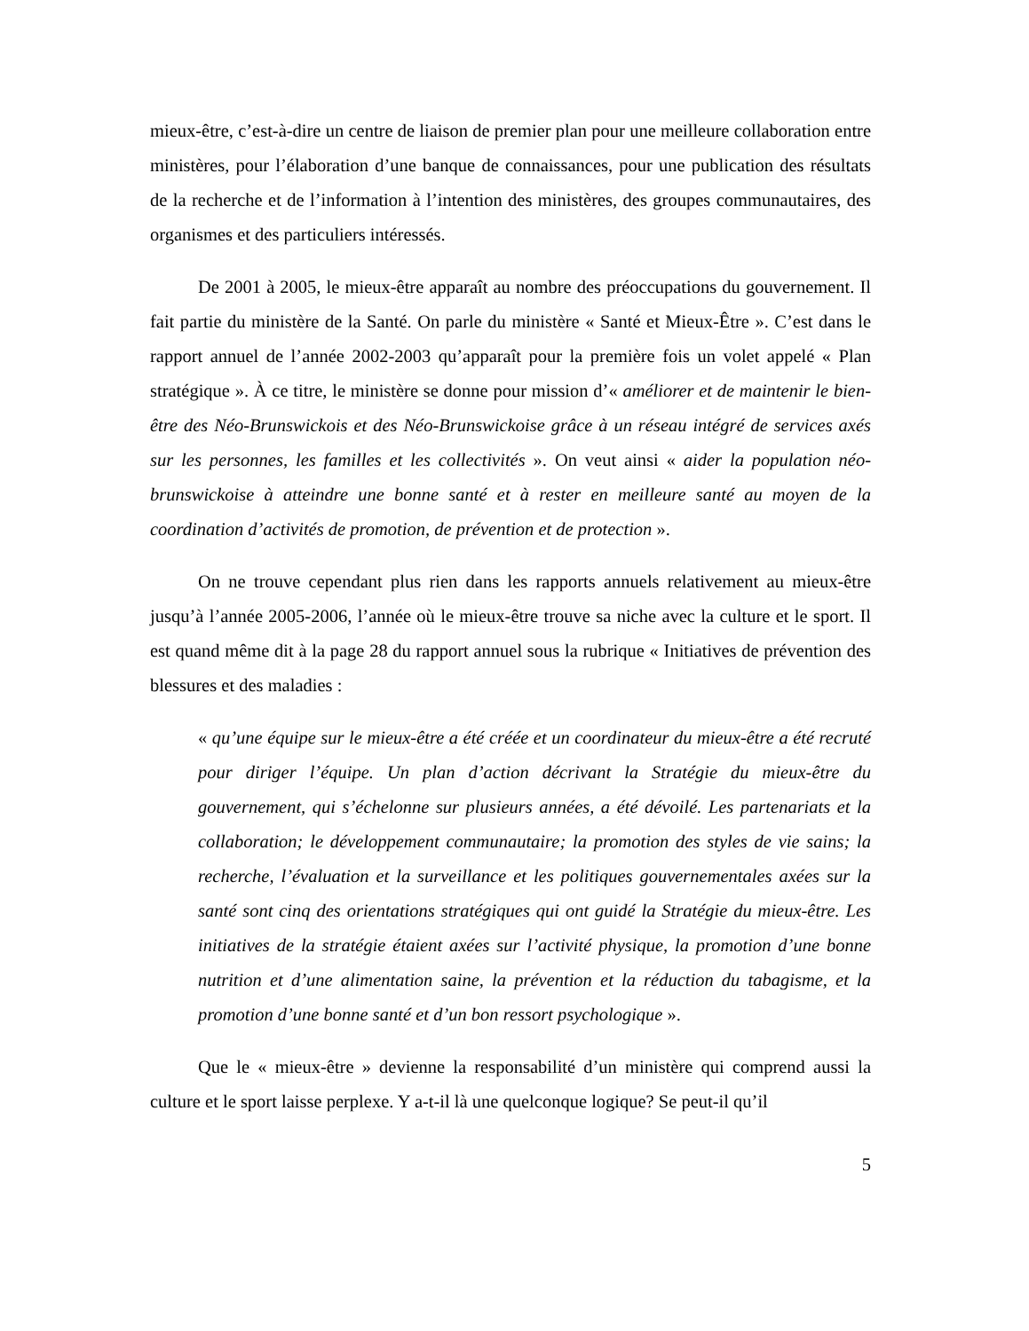mieux-être, c’est-à-dire un centre de liaison de premier plan pour une meilleure collaboration entre ministères, pour l’élaboration d’une banque de connaissances, pour une publication des résultats de la recherche et de l’information à l’intention des ministères, des groupes communautaires, des organismes et des particuliers intéressés.
De 2001 à 2005, le mieux-être apparaît au nombre des préoccupations du gouvernement. Il fait partie du ministère de la Santé. On parle du ministère « Santé et Mieux-Être ». C’est dans le rapport annuel de l’année 2002-2003 qu’apparaît pour la première fois un volet appelé « Plan stratégique ». À ce titre, le ministère se donne pour mission d’« améliorer et de maintenir le bien-être des Néo-Brunswickois et des Néo-Brunswickoise grâce à un réseau intégré de services axés sur les personnes, les familles et les collectivités ». On veut ainsi « aider la population néo-brunswickoise à atteindre une bonne santé et à rester en meilleure santé au moyen de la coordination d’activités de promotion, de prévention et de protection ».
On ne trouve cependant plus rien dans les rapports annuels relativement au mieux-être jusqu’à l’année 2005-2006, l’année où le mieux-être trouve sa niche avec la culture et le sport. Il est quand même dit à la page 28 du rapport annuel sous la rubrique « Initiatives de prévention des blessures et des maladies :
« qu’une équipe sur le mieux-être a été créée et un coordinateur du mieux-être a été recruté pour diriger l’équipe. Un plan d’action décrivant la Stratégie du mieux-être du gouvernement, qui s’échelonne sur plusieurs années, a été dévoilé. Les partenariats et la collaboration; le développement communautaire; la promotion des styles de vie sains; la recherche, l’évaluation et la surveillance et les politiques gouvernementales axées sur la santé sont cinq des orientations stratégiques qui ont guidé la Stratégie du mieux-être. Les initiatives de la stratégie étaient axées sur l’activité physique, la promotion d’une bonne nutrition et d’une alimentation saine, la prévention et la réduction du tabagisme, et la promotion d’une bonne santé et d’un bon ressort psychologique ».
Que le « mieux-être » devienne la responsabilité d’un ministère qui comprend aussi la culture et le sport laisse perplexe. Y a-t-il là une quelconque logique? Se peut-il qu’il
5